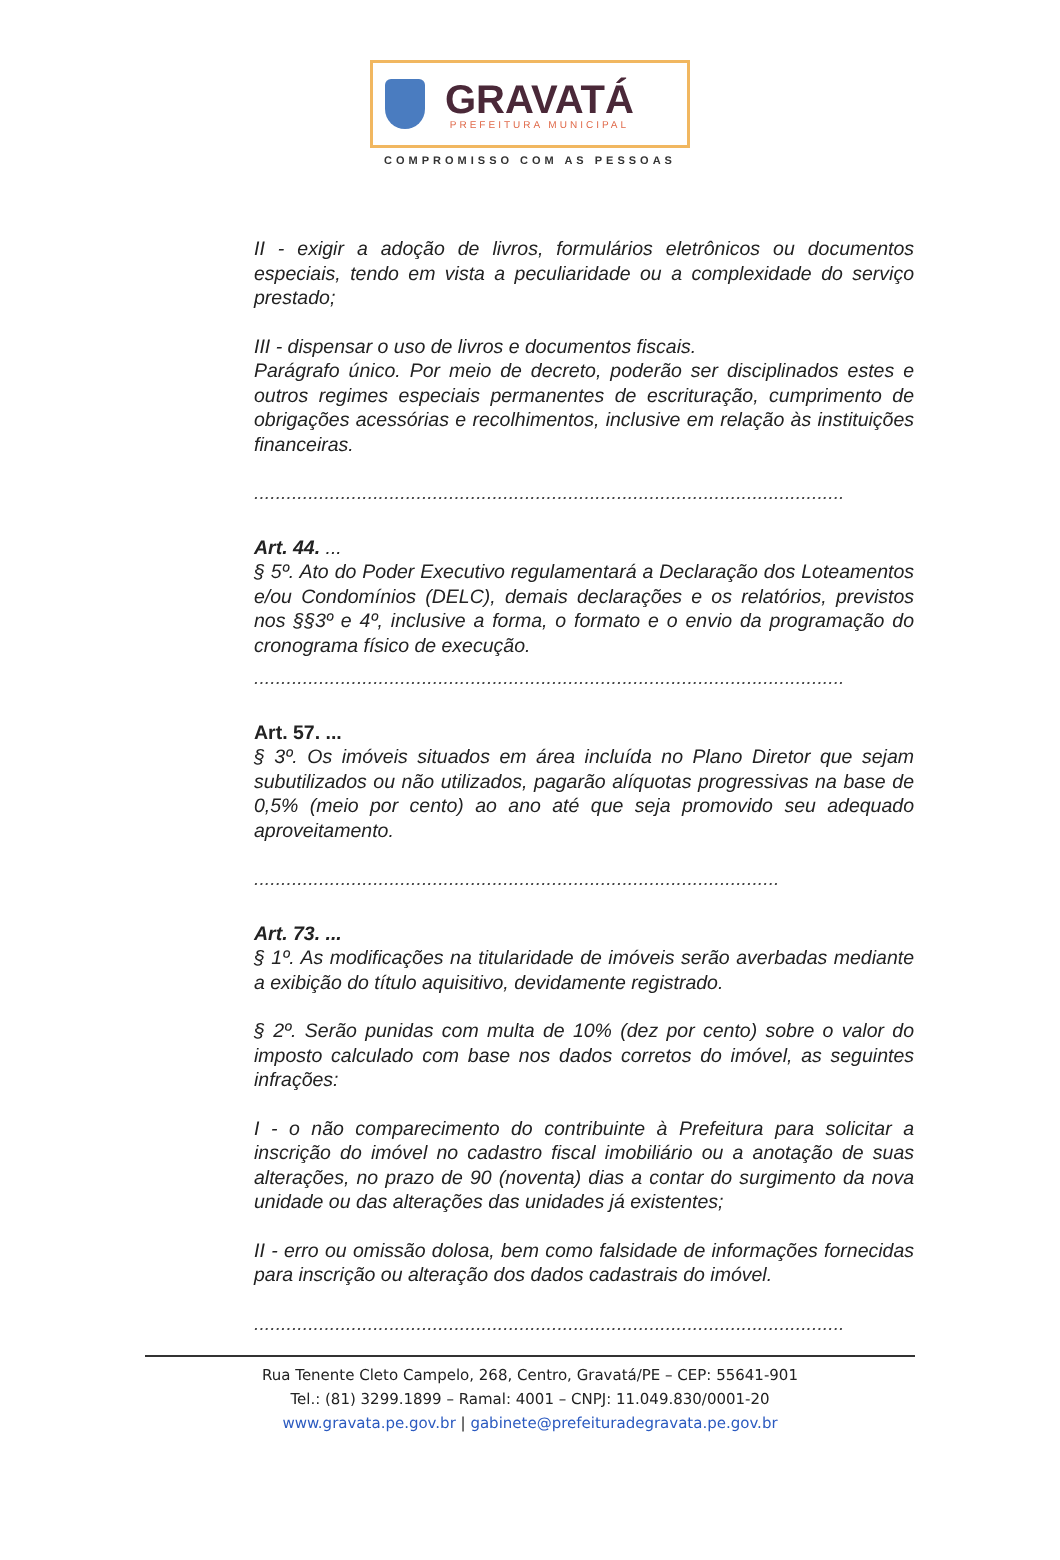GRAVATÁ
PREFEITURA MUNICIPAL
COMPROMISSO COM AS PESSOAS
II - exigir a adoção de livros, formulários eletrônicos ou documentos especiais, tendo em vista a peculiaridade ou a complexidade do serviço prestado;
III - dispensar o uso de livros e documentos fiscais.
Parágrafo único. Por meio de decreto, poderão ser disciplinados estes e outros regimes especiais permanentes de escrituração, cumprimento de obrigações acessórias e recolhimentos, inclusive em relação às instituições financeiras.
.............................................................................................................
Art. 44. ...
§ 5º. Ato do Poder Executivo regulamentará a Declaração dos Loteamentos e/ou Condomínios (DELC), demais declarações e os relatórios, previstos nos §§3º e 4º, inclusive a forma, o formato e o envio da programação do cronograma físico de execução.
.............................................................................................................
Art. 57. ...
§ 3º. Os imóveis situados em área incluída no Plano Diretor que sejam subutilizados ou não utilizados, pagarão alíquotas progressivas na base de 0,5% (meio por cento) ao ano até que seja promovido seu adequado aproveitamento.
.................................................................................................
Art. 73. ...
§ 1º. As modificações na titularidade de imóveis serão averbadas mediante a exibição do título aquisitivo, devidamente registrado.
§ 2º. Serão punidas com multa de 10% (dez por cento) sobre o valor do imposto calculado com base nos dados corretos do imóvel, as seguintes infrações:
I - o não comparecimento do contribuinte à Prefeitura para solicitar a inscrição do imóvel no cadastro fiscal imobiliário ou a anotação de suas alterações, no prazo de 90 (noventa) dias a contar do surgimento da nova unidade ou das alterações das unidades já existentes;
II - erro ou omissão dolosa, bem como falsidade de informações fornecidas para inscrição ou alteração dos dados cadastrais do imóvel.
.............................................................................................................
Rua Tenente Cleto Campelo, 268, Centro, Gravatá/PE – CEP: 55641-901
Tel.: (81) 3299.1899 – Ramal: 4001 – CNPJ: 11.049.830/0001-20
www.gravata.pe.gov.br | gabinete@prefeituradegravata.pe.gov.br